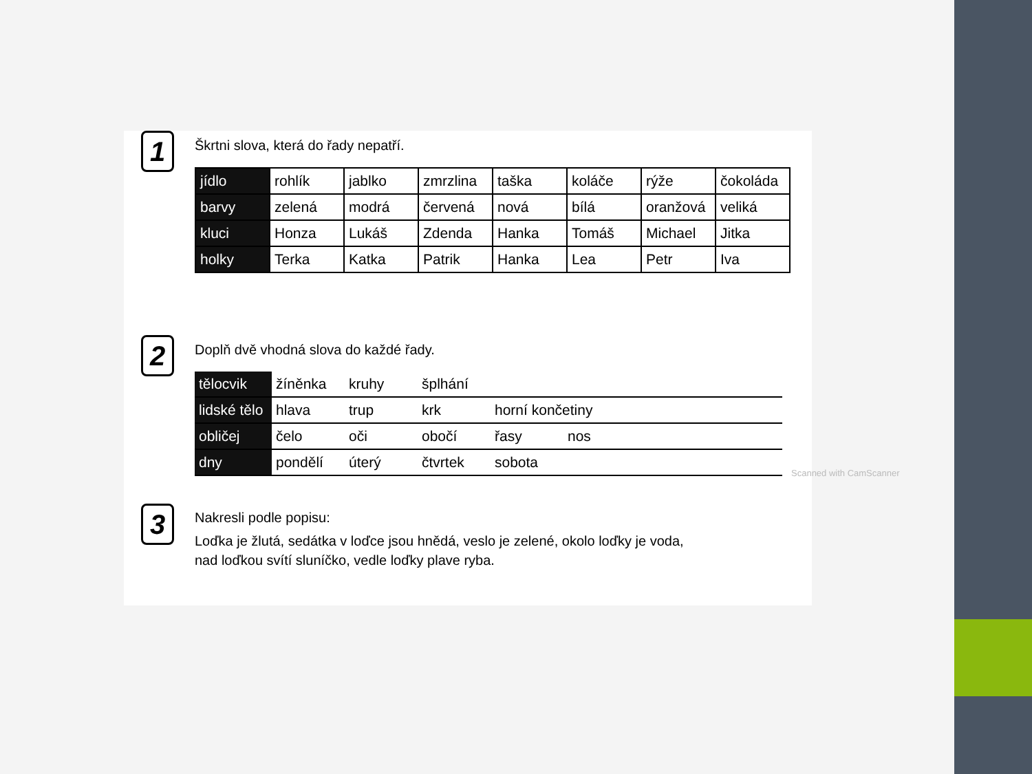1
Škrtni slova, která do řady nepatří.
| jídlo | rohlík | jablko | zmrzlina | taška | koláče | rýže | čokoláda |
| barvy | zelená | modrá | červená | nová | bílá | oranžová | veliká |
| kluci | Honza | Lukáš | Zdenda | Hanka | Tomáš | Michael | Jitka |
| holky | Terka | Katka | Patrik | Hanka | Lea | Petr | Iva |
2
Doplň dvě vhodná slova do každé řady.
| tělocvik | žíněnka | kruhy | šplhání | | | | |
| lidské tělo | hlava | trup | krk | horní končetiny | | | |
| obličej | čelo | oči | obočí | řasy | nos | | |
| dny | pondělí | úterý | čtvrtek | sobota | | | |
3
Nakresli podle popisu:
Loďka je žlutá, sedátka v loďce jsou hnědá, veslo je zelené, okolo loďky je voda,
nad loďkou svítí sluníčko, vedle loďky plave ryba.
Scanned with CamScanner